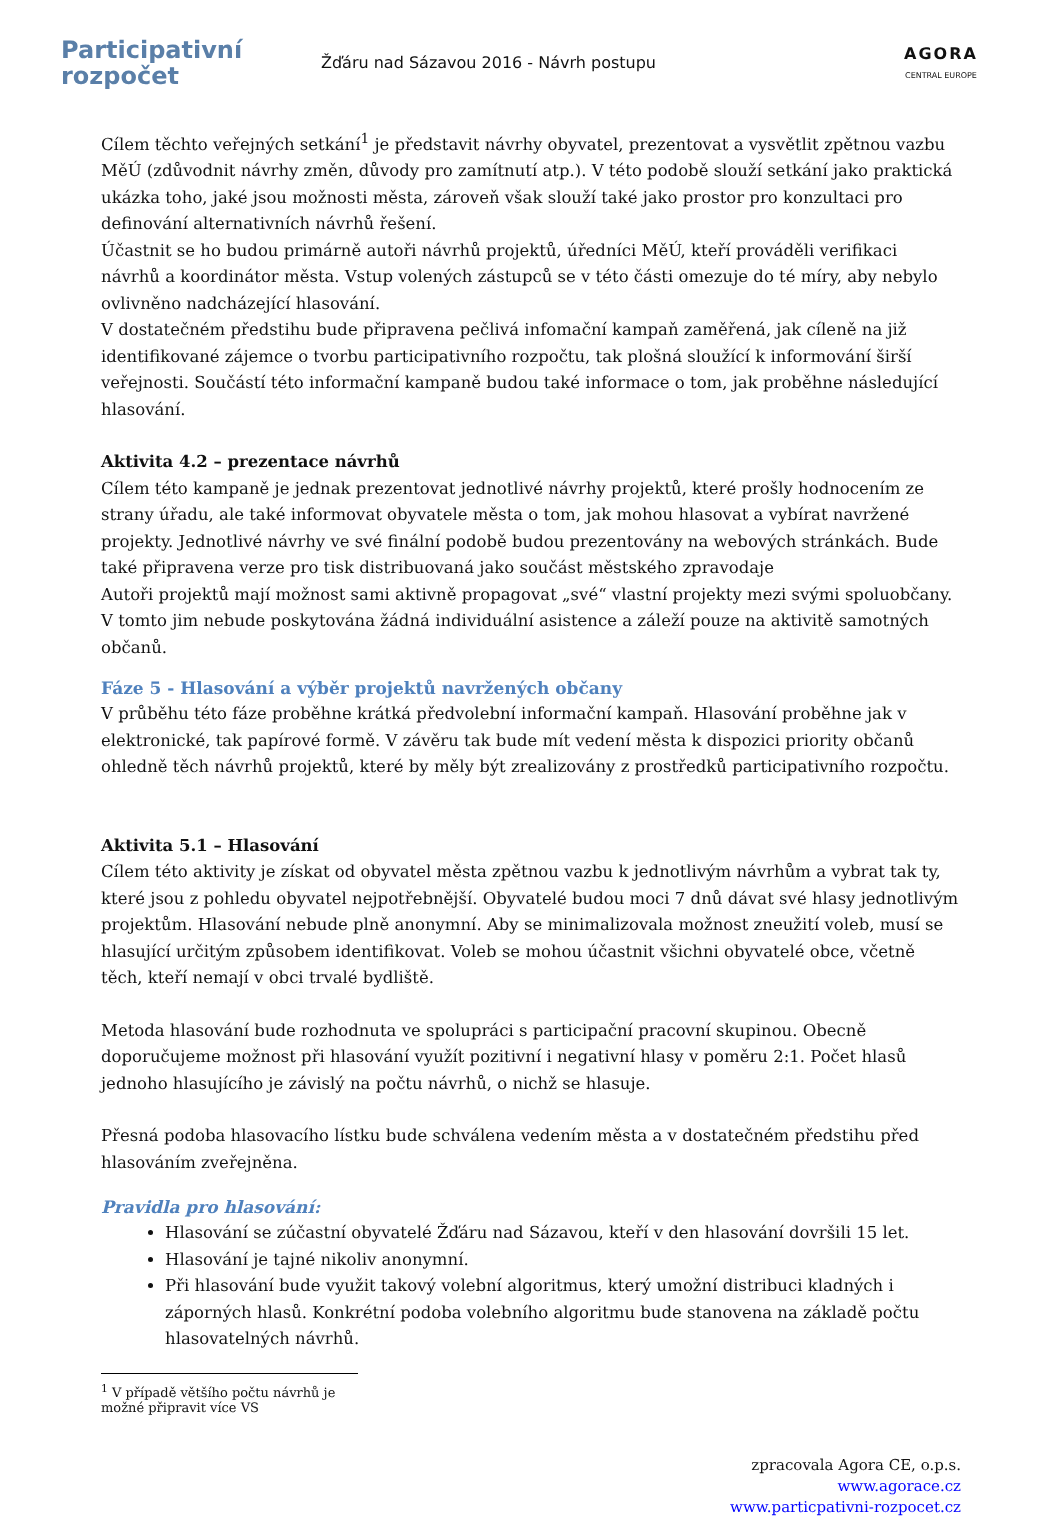Participativní
rozpočet
Žďáru nad Sázavou 2016 - Návrh postupu
AGORA
CENTRAL EUROPE
Cílem těchto veřejných setkání<sup>1</sup> je představit návrhy obyvatel, prezentovat a vysvětlit zpětnou vazbu MěÚ (zdůvodnit návrhy změn, důvody pro zamítnutí atp.). V této podobě slouží setkání jako praktická ukázka toho, jaké jsou možnosti města, zároveň však slouží také jako prostor pro konzultaci pro definování alternativních návrhů řešení.
Účastnit se ho budou primárně autoři návrhů projektů, úředníci MěÚ, kteří prováděli verifikaci návrhů a koordinátor města. Vstup volených zástupců se v této části omezuje do té míry, aby nebylo ovlivněno nadcházející hlasování.
V dostatečném předstihu bude připravena pečlivá infomační kampaň zaměřená, jak cíleně na již identifikované zájemce o tvorbu participativního rozpočtu, tak plošná sloužící k informování širší veřejnosti. Součástí této informační kampaně budou také informace o tom, jak proběhne následující hlasování.
Aktivita 4.2 – prezentace návrhů
Cílem této kampaně je jednak prezentovat jednotlivé návrhy projektů, které prošly hodnocením ze strany úřadu, ale také informovat obyvatele města o tom, jak mohou hlasovat a vybírat navržené projekty. Jednotlivé návrhy ve své finální podobě budou prezentovány na webových stránkách. Bude také připravena verze pro tisk distribuovaná jako součást městského zpravodaje
Autoři projektů mají možnost sami aktivně propagovat „své“ vlastní projekty mezi svými spoluobčany. V tomto jim nebude poskytována žádná individuální asistence a záleží pouze na aktivitě samotných občanů.
Fáze 5 - Hlasování a výběr projektů navržených občany
V průběhu této fáze proběhne krátká předvolební informační kampaň. Hlasování proběhne jak v elektronické, tak papírové formě. V závěru tak bude mít vedení města k dispozici priority občanů ohledně těch návrhů projektů, které by měly být zrealizovány z prostředků participativního rozpočtu.
Aktivita 5.1 – Hlasování
Cílem této aktivity je získat od obyvatel města zpětnou vazbu k jednotlivým návrhům a vybrat tak ty, které jsou z pohledu obyvatel nejpotřebnější. Obyvatelé budou moci 7 dnů dávat své hlasy jednotlivým projektům. Hlasování nebude plně anonymní. Aby se minimalizovala možnost zneužití voleb, musí se hlasující určitým způsobem identifikovat. Voleb se mohou účastnit všichni obyvatelé obce, včetně těch, kteří nemají v obci trvalé bydliště.
Metoda hlasování bude rozhodnuta ve spolupráci s participační pracovní skupinou. Obecně doporučujeme možnost při hlasování využít pozitivní i negativní hlasy v poměru 2:1. Počet hlasů jednoho hlasujícího je závislý na počtu návrhů, o nichž se hlasuje.
Přesná podoba hlasovacího lístku bude schválena vedením města a v dostatečném předstihu před hlasováním zveřejněna.
Pravidla pro hlasování:
Hlasování se zúčastní obyvatelé Žďáru nad Sázavou, kteří v den hlasování dovršili 15 let.
Hlasování je tajné nikoliv anonymní.
Při hlasování bude využit takový volební algoritmus, který umožní distribuci kladných i záporných hlasů. Konkrétní podoba volebního algoritmu bude stanovena na základě počtu hlasovatelných návrhů.
<sup>1</sup> V případě většího počtu návrhů je možné připravit více VS
zpracovala Agora CE, o.p.s.
www.agorace.cz
www.particpativni-rozpocet.cz